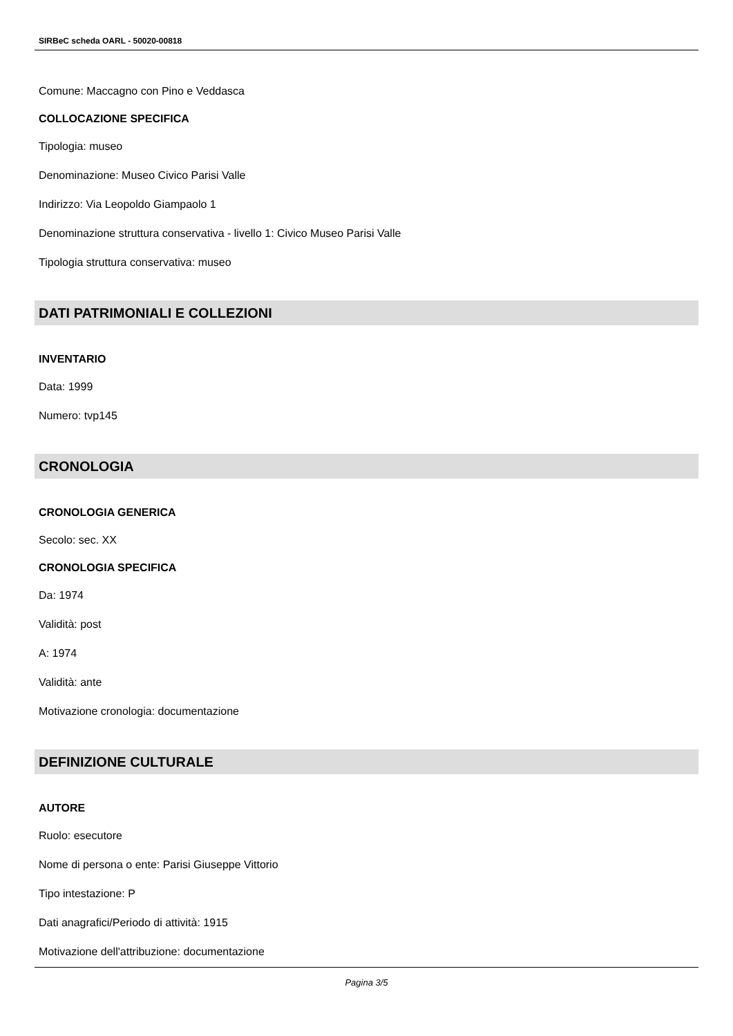SIRBeC scheda OARL - 50020-00818
Comune: Maccagno con Pino e Veddasca
COLLOCAZIONE SPECIFICA
Tipologia: museo
Denominazione: Museo Civico Parisi Valle
Indirizzo: Via Leopoldo Giampaolo 1
Denominazione struttura conservativa - livello 1: Civico Museo Parisi Valle
Tipologia struttura conservativa: museo
DATI PATRIMONIALI E COLLEZIONI
INVENTARIO
Data: 1999
Numero: tvp145
CRONOLOGIA
CRONOLOGIA GENERICA
Secolo: sec. XX
CRONOLOGIA SPECIFICA
Da: 1974
Validità: post
A: 1974
Validità: ante
Motivazione cronologia: documentazione
DEFINIZIONE CULTURALE
AUTORE
Ruolo: esecutore
Nome di persona o ente: Parisi Giuseppe Vittorio
Tipo intestazione: P
Dati anagrafici/Periodo di attività: 1915
Motivazione dell'attribuzione: documentazione
Pagina 3/5